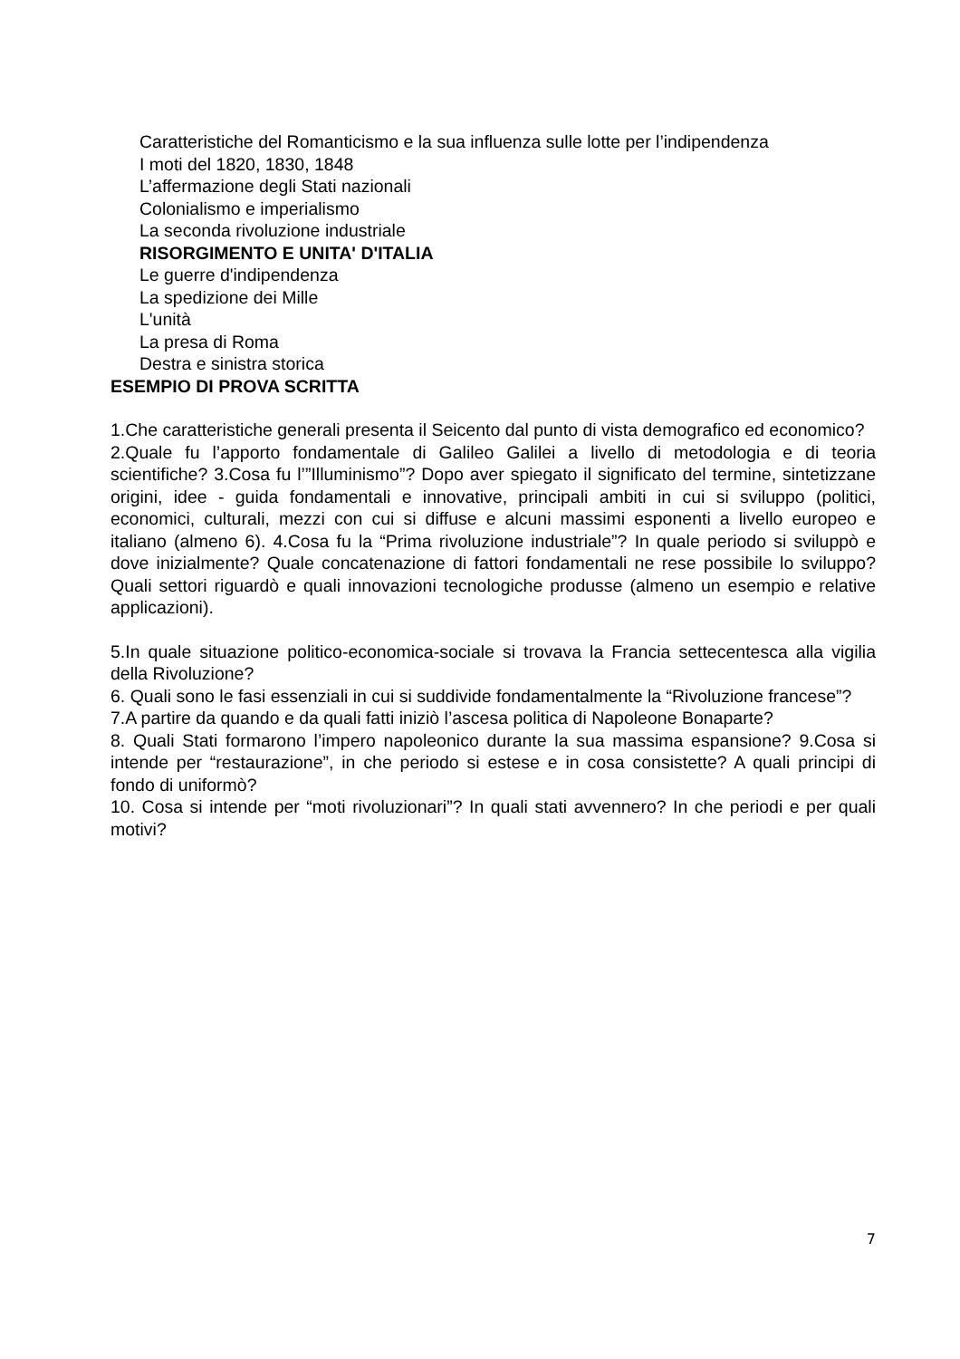Caratteristiche del Romanticismo e la sua influenza sulle lotte per l’indipendenza
I moti del 1820, 1830, 1848
L’affermazione degli Stati nazionali
Colonialismo e imperialismo
La seconda rivoluzione industriale
RISORGIMENTO E UNITA' D'ITALIA
Le guerre d'indipendenza
La spedizione dei Mille
L'unità
La presa di Roma
Destra e sinistra storica
ESEMPIO DI PROVA SCRITTA
1.Che caratteristiche generali presenta il Seicento dal punto di vista demografico ed economico?
2.Quale fu l’apporto fondamentale di Galileo Galilei a livello di metodologia e di teoria scientifiche? 3.Cosa fu l’”Illuminismo”? Dopo aver spiegato il significato del termine, sintetizzane origini, idee - guida fondamentali e innovative, principali ambiti in cui si sviluppo (politici, economici, culturali, mezzi con cui si diffuse e alcuni massimi esponenti a livello europeo e italiano (almeno 6). 4.Cosa fu la “Prima rivoluzione industriale”? In quale periodo si sviluppò e dove inizialmente? Quale concatenazione di fattori fondamentali ne rese possibile lo sviluppo? Quali settori riguardò e quali innovazioni tecnologiche produsse (almeno un esempio e relative applicazioni).
5.In quale situazione politico-economica-sociale si trovava la Francia settecentesca alla vigilia della Rivoluzione?
6. Quali sono le fasi essenziali in cui si suddivide fondamentalmente la “Rivoluzione francese”?
7.A partire da quando e da quali fatti iniziò l’ascesa politica di Napoleone Bonaparte?
8. Quali Stati formarono l’impero napoleonico durante la sua massima espansione? 9.Cosa si intende per “restaurazione”, in che periodo si estese e in cosa consistette? A quali principi di fondo di uniformò?
10. Cosa si intende per “moti rivoluzionari”? In quali stati avvennero? In che periodi e per quali motivi?
7